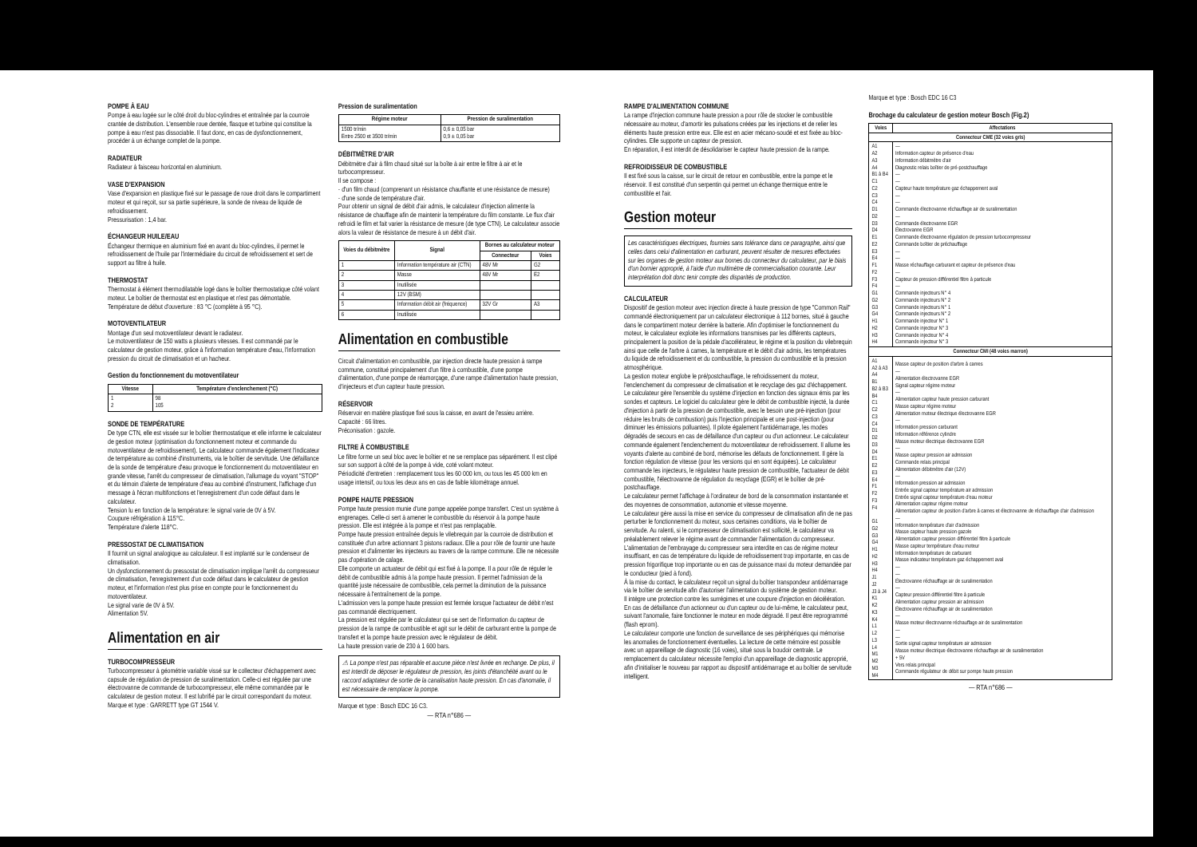POMPE À EAU
Pompe à eau logée sur le côté droit du bloc-cylindres et entraînée par la courroie crantée de distribution. L'ensemble roue dentée, flasque et turbine qui constitue la pompe à eau n'est pas dissociable. Il faut donc, en cas de dysfonctionnement, procéder à un échange complet de la pompe.
RADIATEUR
Radiateur à faisceau horizontal en aluminium.
VASE D'EXPANSION
Vase d'expansion en plastique fixé sur le passage de roue droit dans le compartiment moteur et qui reçoit, sur sa partie supérieure, la sonde de niveau de liquide de refroidissement.
Pressurisation : 1,4 bar.
ÉCHANGEUR HUILE/EAU
Échangeur thermique en aluminium fixé en avant du bloc-cylindres, il permet le refroidissement de l'huile par l'intermédiaire du circuit de refroidissement et sert de support au filtre à huile.
THERMOSTAT
Thermostat à élément thermodilatable logé dans le boîtier thermostatique côté volant moteur. Le boîtier de thermostat est en plastique et n'est pas démontable.
Température de début d'ouverture : 83 °C (complète à 95 °C).
MOTOVENTILATEUR
Montage d'un seul motoventilateur devant le radiateur.
Le motoventilateur de 150 watts a plusieurs vitesses. Il est commandé par le calculateur de gestion moteur, grâce à l'information température d'eau, l'information pression du circuit de climatisation et un hacheur.
Gestion du fonctionnement du motoventilateur
| Vitesse | Température d'enclenchement (°C) |
| --- | --- |
| 1 2 | 98 105 |
SONDE DE TEMPÉRATURE
De type CTN, elle est vissée sur le boîtier thermostatique et elle informe le calculateur de gestion moteur (optimisation du fonctionnement moteur et commande du motoventilateur de refroidissement). Le calculateur commande également l'indicateur de température au combiné d'instruments, via le boîtier de servitude. Une défaillance de la sonde de température d'eau provoque le fonctionnement du motoventilateur en grande vitesse, l'arrêt du compresseur de climatisation, l'allumage du voyant "STOP" et du témoin d'alerte de température d'eau au combiné d'instrument, l'affichage d'un message à l'écran multifonctions et l'enregistrement d'un code défaut dans le calculateur.
Tension lu en fonction de la température: le signal varie de 0V à 5V.
Coupure réfrigération à 115°C.
Température d'alerte 118°C.
PRESSOSTAT DE CLIMATISATION
Il fournit un signal analogique au calculateur. Il est implanté sur le condenseur de climatisation.
Un dysfonctionnement du pressostat de climatisation implique l'arrêt du compresseur de climatisation, l'enregistrement d'un code défaut dans le calculateur de gestion moteur, et l'information n'est plus prise en compte pour le fonctionnement du motoventilateur.
Le signal varie de 0V à 5V.
Alimentation 5V.
Alimentation en air
TURBOCOMPRESSEUR
Turbocompresseur à géométrie variable vissé sur le collecteur d'échappement avec capsule de régulation de pression de suralimentation. Celle-ci est régulée par une électrovanne de commande de turbocompresseur, elle même commandée par le calculateur de gestion moteur. Il est lubrifié par le circuit correspondant du moteur.
Marque et type : GARRETT type GT 1544 V.
Pression de suralimentation
| Régime moteur | Pression de suralimentation |
| --- | --- |
| 1500 tr/min Entre 2500 et 3500 tr/min | 0,6 ± 0,05 bar 0,9 ± 0,05 bar |
DÉBITMÈTRE D'AIR
Débitmètre d'air à film chaud situé sur la boîte à air entre le filtre à air et le turbocompresseur.
Il se compose :
- d'un film chaud (comprenant un résistance chauffante et une résistance de mesure)
- d'une sonde de température d'air.
Pour obtenir un signal de débit d'air admis, le calculateur d'injection alimente la résistance de chauffage afin de maintenir la température du film constante. Le flux d'air refroidi le film et fait varier la résistance de mesure (de type CTN). Le calculateur associe alors la valeur de résistance de mesure à un débit d'air.
| Voies du débitmètre | Signal | Bornes au calculateur moteur | |
| --- | --- | --- | --- |
| | | Connecteur | Voies |
| 1 | Information température air (CTN) | 48V Mr | G2 |
| 2 | Masse | 48V Mr | E2 |
| 3 | Inutilisée | | |
| 4 | 12V (BSM) | | |
| 5 | Information débit air (fréquence) | 32V Gr | A3 |
| 6 | Inutilisée | | |
Alimentation en combustible
Circuit d'alimentation en combustible, par injection directe haute pression à rampe commune, constitué principalement d'un filtre à combustible, d'une pompe d'alimentation, d'une pompe de réamorçage, d'une rampe d'alimentation haute pression, d'injecteurs et d'un capteur haute pression.
RÉSERVOIR
Réservoir en matière plastique fixé sous la caisse, en avant de l'essieu arrière.
Capacité : 66 litres.
Préconisation : gazole.
FILTRE À COMBUSTIBLE
Le filtre forme un seul bloc avec le boîtier et ne se remplace pas séparément. Il est clipé sur son support à côté de la pompe à vide, coté volant moteur.
Périodicité d'entretien : remplacement tous les 60 000 km, ou tous les 45 000 km en usage intensif, ou tous les deux ans en cas de faible kilométrage annuel.
POMPE HAUTE PRESSION
Pompe haute pression munie d'une pompe appelée pompe transfert. C'est un système à engrenages. Celle-ci sert à amener le combustible du réservoir à la pompe haute pression. Elle est intégrée à la pompe et n'est pas remplaçable.
Pompe haute pression entraînée depuis le vilebrequin par la courroie de distribution et constituée d'un arbre actionnant 3 pistons radiaux. Elle a pour rôle de fournir une haute pression et d'alimenter les injecteurs au travers de la rampe commune. Elle ne nécessite pas d'opération de calage.
Elle comporte un actuateur de débit qui est fixé à la pompe. Il a pour rôle de réguler le débit de combustible admis à la pompe haute pression. Il permet l'admission de la quantité juste nécessaire de combustible, cela permet la diminution de la puissance nécessaire à l'entraînement de la pompe.
L'admission vers la pompe haute pression est fermée lorsque l'actuateur de débit n'est pas commandé électriquement.
La pression est régulée par le calculateur qui se sert de l'information du capteur de pression de la rampe de combustible et agit sur le débit de carburant entre la pompe de transfert et la pompe haute pression avec le régulateur de débit.
La haute pression varie de 230 à 1 600 bars.
⚠ La pompe n'est pas réparable et aucune pièce n'est livrée en rechange. De plus, il est interdit de déposer le régulateur de pression, les joints d'étanchéité avant ou le raccord adaptateur de sortie de la canalisation haute pression. En cas d'anomalie, il est nécessaire de remplacer la pompe.
Marque et type : Bosch EDC 16 C3.
— RTA n°686 —
RAMPE D'ALIMENTATION COMMUNE
La rampe d'injection commune haute pression a pour rôle de stocker le combustible nécessaire au moteur, d'amortir les pulsations créées par les injections et de relier les éléments haute pression entre eux. Elle est en acier mécano-soudé et est fixée au bloc-cylindres. Elle supporte un capteur de pression.
En réparation, il est interdit de désolidariser le capteur haute pression de la rampe.
REFROIDISSEUR DE COMBUSTIBLE
Il est fixé sous la caisse, sur le circuit de retour en combustible, entre la pompe et le réservoir. Il est constitué d'un serpentin qui permet un échange thermique entre le combustible et l'air.
Gestion moteur
Les caractéristiques électriques, fournies sans tolérance dans ce paragraphe, ainsi que celles dans celui d'alimentation en carburant, peuvent résulter de mesures effectuées sur les organes de gestion moteur aux bornes du connecteur du calculateur, par le biais d'un bornier approprié, à l'aide d'un multimètre de commercialisation courante. Leur interprétation doit donc tenir compte des disparités de production.
CALCULATEUR
Dispositif de gestion moteur avec injection directe à haute pression de type "Common Rail" commandé électroniquement par un calculateur électronique à 112 bornes, situé à gauche dans le compartiment moteur derrière la batterie. Afin d'optimiser le fonctionnement du moteur, le calculateur exploite les informations transmises par les différents capteurs, principalement la position de la pédale d'accélérateur, le régime et la position du vilebrequin ainsi que celle de l'arbre à cames, la température et le débit d'air admis, les températures du liquide de refroidissement et du combustible, la pression du combustible et la pression atmosphérique.
La gestion moteur englobe le pré/postchauffage, le refroidissement du moteur, l'enclenchement du compresseur de climatisation et le recyclage des gaz d'échappement.
Le calculateur gère l'ensemble du système d'injection en fonction des signaux émis par les sondes et capteurs. Le logiciel du calculateur gère le débit de combustible injecté, la durée d'injection à partir de la pression de combustible, avec le besoin une pré-injection (pour réduire les bruits de combustion) puis l'injection principale et une post-injection (pour diminuer les émissions polluantes). Il pilote également l'antidémarrage, les modes dégradés de secours en cas de défaillance d'un capteur ou d'un actionneur. Le calculateur commande également l'enclenchement du motoventilateur de refroidissement. Il allume les voyants d'alerte au combiné de bord, mémorise les défauts de fonctionnement. Il gère la fonction régulation de vitesse (pour les versions qui en sont équipées). Le calculateur commande les injecteurs, le régulateur haute pression de combustible, l'actuateur de débit combustible, l'électrovanne de régulation du recyclage (EGR) et le boîtier de pré-postchauffage.
Le calculateur permet l'affichage à l'ordinateur de bord de la consommation instantanée et des moyennes de consommation, autonomie et vitesse moyenne.
Le calculateur gère aussi la mise en service du compresseur de climatisation afin de ne pas perturber le fonctionnement du moteur, sous certaines conditions, via le boîtier de servitude. Au ralenti, si le compresseur de climatisation est sollicité, le calculateur va préalablement relever le régime avant de commander l'alimentation du compresseur. L'alimentation de l'embrayage du compresseur sera interdite en cas de régime moteur insuffisant, en cas de température du liquide de refroidissement trop importante, en cas de pression frigorifique trop importante ou en cas de puissance maxi du moteur demandée par le conducteur (pied à fond).
À la mise du contact, le calculateur reçoit un signal du boîtier transpondeur antidémarrage via le boîtier de servitude afin d'autoriser l'alimentation du système de gestion moteur.
Il intègre une protection contre les surrégimes et une coupure d'injection en décélération.
En cas de défaillance d'un actionneur ou d'un capteur ou de lui-même, le calculateur peut, suivant l'anomalie, faire fonctionner le moteur en mode dégradé. Il peut être reprogrammé (flash eprom).
Le calculateur comporte une fonction de surveillance de ses périphériques qui mémorise les anomalies de fonctionnement éventuelles. La lecture de cette mémoire est possible avec un appareillage de diagnostic (16 voies), situé sous la boudoir centrale. Le remplacement du calculateur nécessite l'emploi d'un appareillage de diagnostic approprié, afin d'initialiser le nouveau par rapport au dispositif antidémarrage et au boîtier de servitude intelligent.
Marque et type : Bosch EDC 16 C3
Brochage du calculateur de gestion moteur Bosch (Fig.2)
| Voies | Affectations |
| --- | --- |
| Connecteur CME (32 voies gris) | |
| A1 A2 A3 A4 B1 à B4 C1 C2 C3 C4 D1 D2 D3 D4 E1 E2 E3 E4 F1 F2 F3 F4 G1 G2 G3 G4 H1 H2 H3 H4 | — Information capteur de présence d'eau Information débitmètre d'air Diagnostic relais boîtier de pré-postchauffage — — Capteur haute température gaz échappement aval — — Commande électrovanne réchauffage air de suralimentation — Commande électrovanne EGR Électrovanne EGR Commande électrovanne régulation de pression turbocompresseur Commande boîtier de préchauffage — — Masse réchauffage carburant et capteur de présence d'eau — Capteur de pression différentiel filtre à particule — Commande injecteurs N° 4 Commande injecteurs N° 2 Commande injecteurs N° 1 Commande injecteurs N° 2 Commande injecteur N° 1 Commande injecteur N° 3 Commande injecteur N° 4 Commande injecteur N° 3 |
| Connecteur CMI (48 voies marron) | |
| A1 A2 à A3 A4 B1 B2 à B3 B4 C1 C2 C3 C4 D1 D2 D3 D4 E1 E2 E3 E4 F1 F2 F3 F4 G1 G2 G3 G4 H1 H2 H3 H4 J1 J2 J3 à J4 K1 K2 K3 K4 L1 L2 L3 L4 M1 M2 M3 M4 | Masse capteur de position d'arbre à cames — Alimentation électrovanne EGR Signal capteur régime moteur — Alimentation capteur haute pression carburant Masse capteur régime moteur Alimentation moteur électrique électrovanne EGR — Information pression carburant Information référence cylindre Masse moteur électrique électrovanne EGR — Masse capteur pression air admission Commande relais principal Alimentation débitmètre d'air (12V) — Information pression air admission Entrée signal capteur température air admission Entrée signal capteur température d'eau moteur Alimentation capteur régime moteur Alimentation capteur de position d'arbre à cames et électrovanne de réchauffage d'air d'admission — Information température d'air d'admission Masse capteur haute pression gazole Alimentation capteur pression différentiel filtre à particule Masse capteur température d'eau moteur Information température de carburant Masse indicateur température gaz échappement aval — — Électrovanne réchauffage air de suralimentation — Capteur pression différentiel filtre à particule Alimentation capteur pression air admission Électrovanne réchauffage air de suralimentation — Masse moteur électrovanne réchauffage air de suralimentation — — Sortie signal capteur température air admission Masse moteur électrique électrovanne réchauffage air de suralimentation + 5V Vers relais principal Commande régulateur de débit sur pompe haute pression |
— RTA n°686 —